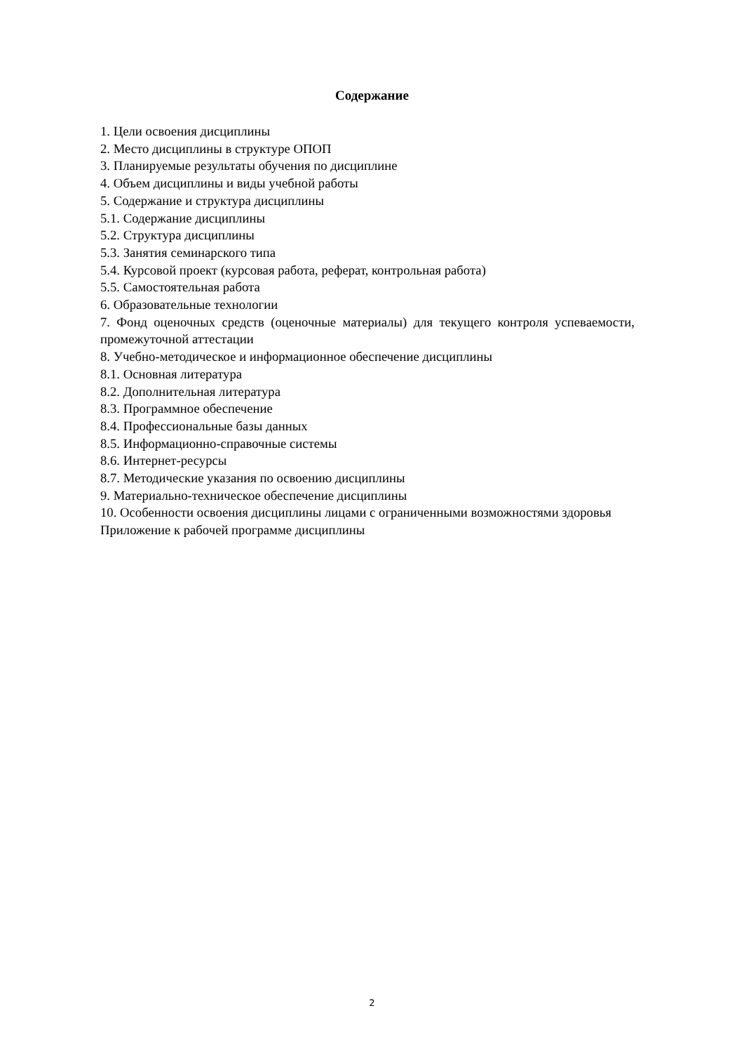Содержание
1. Цели освоения дисциплины
2. Место дисциплины в структуре ОПОП
3. Планируемые результаты обучения по дисциплине
4. Объем дисциплины и виды учебной работы
5. Содержание и структура дисциплины
5.1. Содержание дисциплины
5.2. Структура дисциплины
5.3. Занятия семинарского типа
5.4. Курсовой проект (курсовая работа, реферат, контрольная работа)
5.5. Самостоятельная работа
6. Образовательные технологии
7. Фонд оценочных средств (оценочные материалы) для текущего контроля успеваемости, промежуточной аттестации
8. Учебно-методическое и информационное обеспечение дисциплины
8.1. Основная литература
8.2. Дополнительная литература
8.3. Программное обеспечение
8.4. Профессиональные базы данных
8.5. Информационно-справочные системы
8.6. Интернет-ресурсы
8.7. Методические указания по освоению дисциплины
9. Материально-техническое обеспечение дисциплины
10. Особенности освоения дисциплины лицами с ограниченными возможностями здоровья
Приложение к рабочей программе дисциплины
2